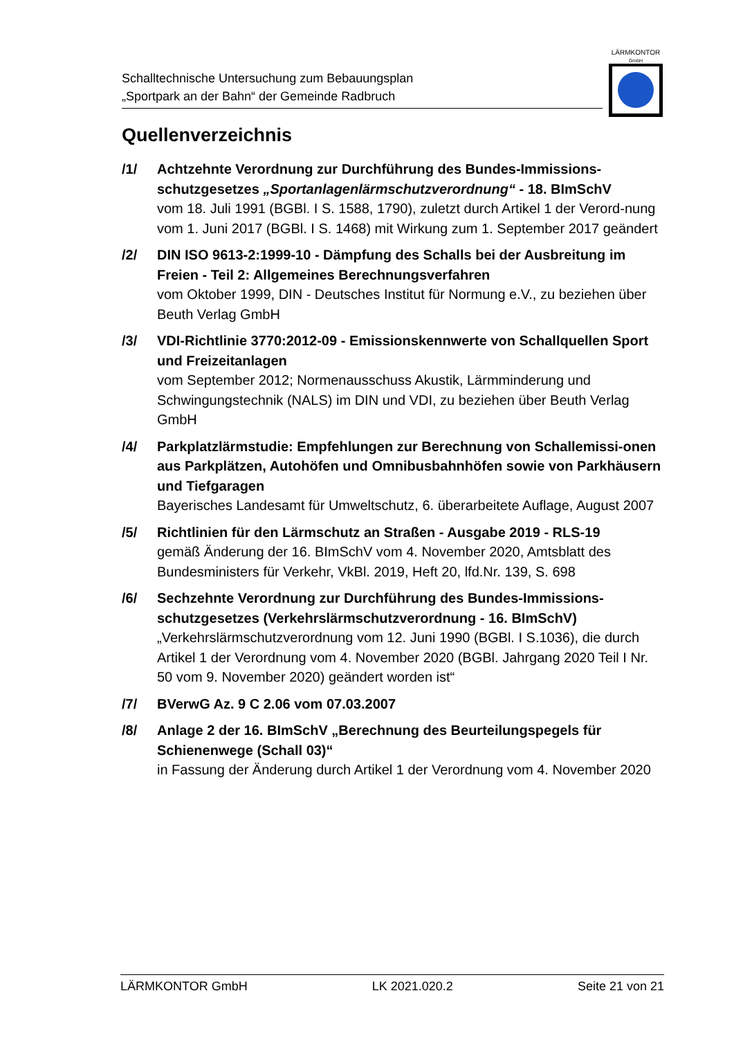Schalltechnische Untersuchung zum Bebauungsplan
„Sportpark an der Bahn“ der Gemeinde Radbruch
LÄRMKONTOR
GmbH
Quellenverzeichnis
/1/ Achtzehnte Verordnung zur Durchführung des Bundes-Immissions-schutzgesetzes „Sportanlagenlärmschutzverordnung“ - 18. BImSchV
vom 18. Juli 1991 (BGBl. I S. 1588, 1790), zuletzt durch Artikel 1 der Verord-nung vom 1. Juni 2017 (BGBl. I S. 1468) mit Wirkung zum 1. September 2017 geändert
/2/ DIN ISO 9613-2:1999-10 - Dämpfung des Schalls bei der Ausbreitung im Freien - Teil 2: Allgemeines Berechnungsverfahren
vom Oktober 1999, DIN - Deutsches Institut für Normung e.V., zu beziehen über Beuth Verlag GmbH
/3/ VDI-Richtlinie 3770:2012-09 - Emissionskennwerte von Schallquellen Sport und Freizeitanlagen
vom September 2012; Normenausschuss Akustik, Lärmminderung und Schwingungstechnik (NALS) im DIN und VDI, zu beziehen über Beuth Verlag GmbH
/4/ Parkplatzlärmstudie: Empfehlungen zur Berechnung von Schallemissi-onen aus Parkplätzen, Autohöfen und Omnibusbahnhöfen sowie von Parkhäusern und Tiefgaragen
Bayerisches Landesamt für Umweltschutz, 6. überarbeitete Auflage, August 2007
/5/ Richtlinien für den Lärmschutz an Straßen - Ausgabe 2019 - RLS-19
gemäß Änderung der 16. BImSchV vom 4. November 2020, Amtsblatt des Bundesministers für Verkehr, VkBl. 2019, Heft 20, lfd.Nr. 139, S. 698
/6/ Sechzehnte Verordnung zur Durchführung des Bundes-Immissions-schutzgesetzes (Verkehrslärmschutzverordnung - 16. BImSchV)
„Verkehrslärmschutzverordnung vom 12. Juni 1990 (BGBl. I S.1036), die durch Artikel 1 der Verordnung vom 4. November 2020 (BGBl. Jahrgang 2020 Teil I Nr. 50 vom 9. November 2020) geändert worden ist“
/7/ BVerwG Az. 9 C 2.06 vom 07.03.2007
/8/ Anlage 2 der 16. BImSchV „Berechnung des Beurteilungspegels für Schienenwege (Schall 03)“
in Fassung der Änderung durch Artikel 1 der Verordnung vom 4. November 2020
LÄRMKONTOR GmbH LK 2021.020.2 Seite 21 von 21